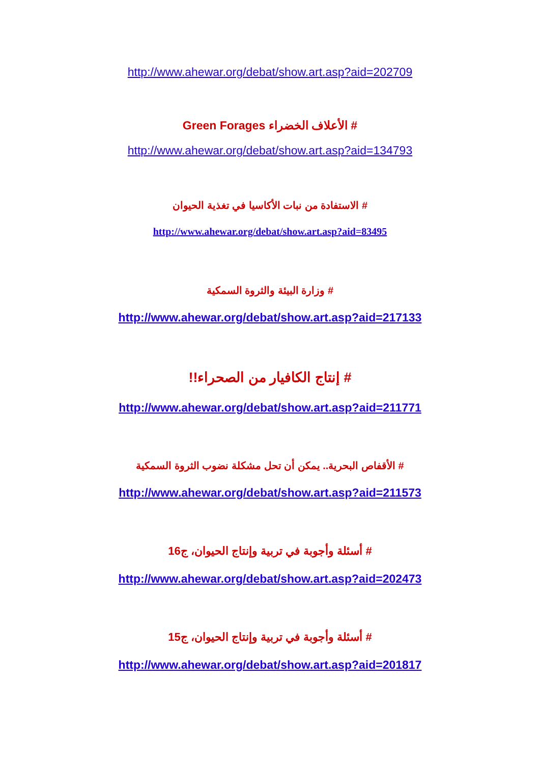http://www.ahewar.org/debat/show.art.asp?aid=202709
# الأعلاف الخضراء Green Forages
http://www.ahewar.org/debat/show.art.asp?aid=134793
# الاستفادة من نبات الأكاسيا في تغذية الحيوان
http://www.ahewar.org/debat/show.art.asp?aid=83495
# وزارة البيئة والثروة السمكية
http://www.ahewar.org/debat/show.art.asp?aid=217133
# إنتاج الكافيار من الصحراء!!
http://www.ahewar.org/debat/show.art.asp?aid=211771
# الأقفاص البحرية.. يمكن أن تحل مشكلة نضوب الثروة السمكية
http://www.ahewar.org/debat/show.art.asp?aid=211573
# أسئلة وأجوبة في تربية وإنتاج الحيوان، ج16
http://www.ahewar.org/debat/show.art.asp?aid=202473
# أسئلة وأجوبة في تربية وإنتاج الحيوان، ج15
http://www.ahewar.org/debat/show.art.asp?aid=201817